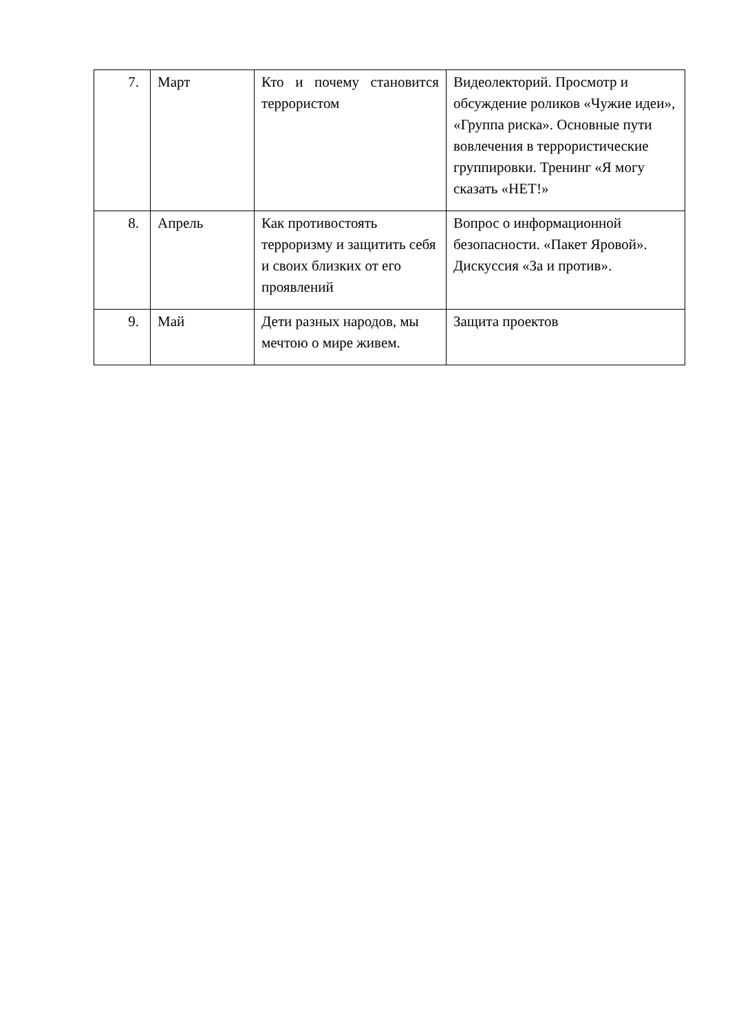| 7. | Март | Кто и почему становится террористом | Видеолекторий. Просмотр и обсуждение роликов «Чужие идеи», «Группа риска». Основные пути вовлечения в террористические группировки. Тренинг «Я могу сказать «НЕТ!» |
| 8. | Апрель | Как противостоять терроризму и защитить себя и своих близких от его проявлений | Вопрос о информационной безопасности. «Пакет Яровой». Дискуссия «За и против». |
| 9. | Май | Дети разных народов, мы мечтою о мире живем. | Защита проектов |